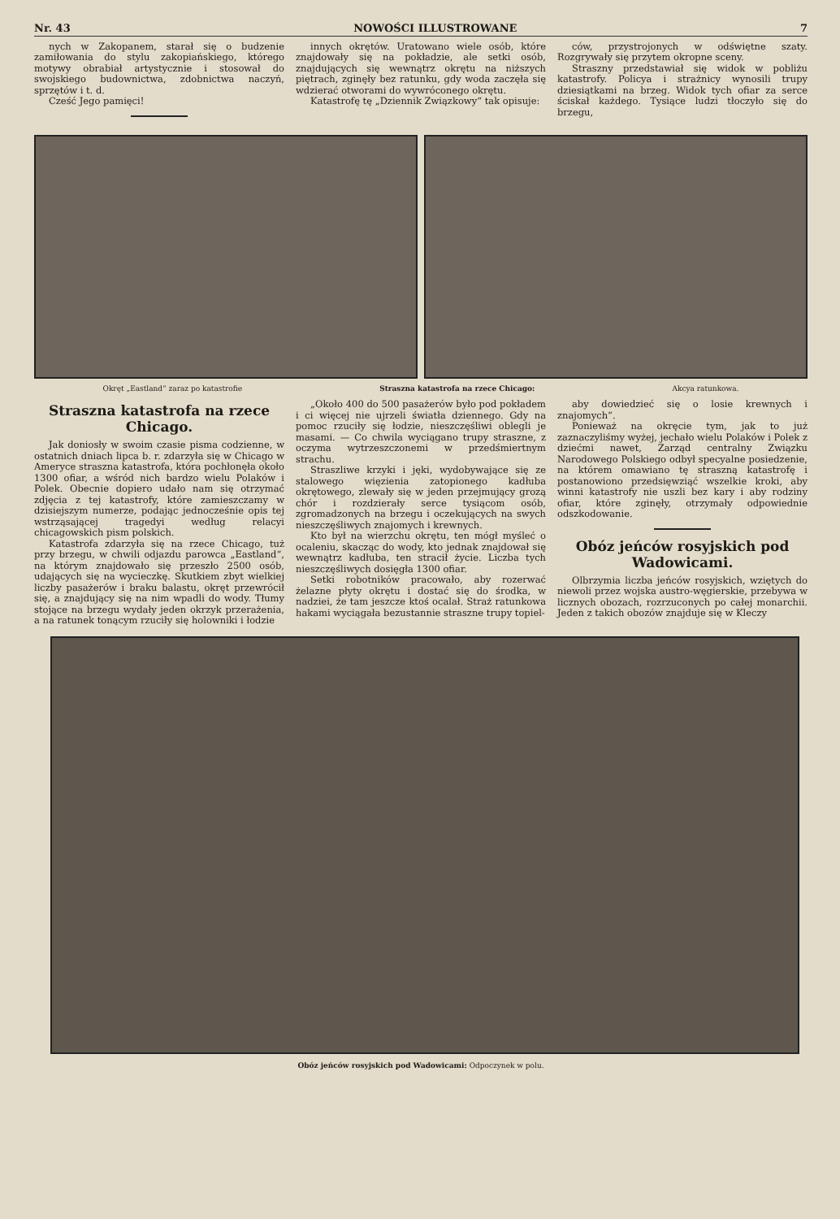Nr. 43 NOWOŚCI ILLUSTROWANE 7
nych w Zakopanem, starał się o budzenie zamiłowania do stylu zakopiańskiego, którego motywy obrabiał artystycznie i stosował do swojskiego budownictwa, zdobnictwa naczyń, sprzętów i t. d.
Cześć Jego pamięci!
innych okrętów. Uratowano wiele osób, które znajdowały się na pokładzie, ale setki osób, znajdujących się wewnątrz okrętu na niższych piętrach, zginęły bez ratunku, gdy woda zaczęła się wdzierać otworami do wywróconego okrętu.
Katastrofę tę „Dziennik Związkowy“ tak opisuje:
ców, przystrojonych w odświętne szaty. Rozgrywały się przytem okropne sceny.
Straszny przedstawiał się widok w pobliżu katastrofy. Policya i strażnicy wynosili trupy dziesiątkami na brzeg. Widok tych ofiar za serce ściskał każdego. Tysiące ludzi tłoczyło się do brzegu,
Okręt „Eastland“ zaraz po katastrofie Straszna katastrofa na rzece Chicago: Akcya ratunkowa.
Straszna katastrofa na rzece Chicago.
Jak doniosły w swoim czasie pisma codzienne, w ostatnich dniach lipca b. r. zdarzyła się w Chicago w Ameryce straszna katastrofa, która pochłonęła około 1300 ofiar, a wśród nich bardzo wielu Polaków i Polek. Obecnie dopiero udało nam się otrzymać zdjęcia z tej katastrofy, które zamieszczamy w dzisiejszym numerze, podając jednocześnie opis tej wstrząsającej tragedyi według relacyi chicagowskich pism polskich.
Katastrofa zdarzyła się na rzece Chicago, tuż przy brzegu, w chwili odjazdu parowca „Eastland“, na którym znajdowało się przeszło 2500 osób, udających się na wycieczkę. Skutkiem zbyt wielkiej liczby pasażerów i braku balastu, okręt przewrócił się, a znajdujący się na nim wpadli do wody. Tłumy stojące na brzegu wydały jeden okrzyk przerażenia, a na ratunek tonącym rzuciły się holowniki i łodzie
„Około 400 do 500 pasażerów było pod pokładem i ci więcej nie ujrzeli światła dziennego. Gdy na pomoc rzuciły się łodzie, nieszczęśliwi oblegli je masami. — Co chwila wyciągano trupy straszne, z oczyma wytrzeszczonemi w przedśmiertnym strachu.
Straszliwe krzyki i jęki, wydobywające się ze stalowego więzienia zatopionego kadłuba okrętowego, zlewały się w jeden przejmujący grozą chór i rozdzierały serce tysiącom osób, zgromadzonych na brzegu i oczekujących na swych nieszczęśliwych znajomych i krewnych.
Kto był na wierzchu okrętu, ten mógł myśleć o ocaleniu, skacząc do wody, kto jednak znajdował się wewnątrz kadłuba, ten stracił życie. Liczba tych nieszczęśliwych dosięgła 1300 ofiar.
Setki robotników pracowało, aby rozerwać żelazne płyty okrętu i dostać się do środka, w nadziei, że tam jeszcze ktoś ocalał. Straż ratunkowa hakami wyciągała bezustannie straszne trupy topiel-
aby dowiedzieć się o losie krewnych i znajomych“.
Ponieważ na okręcie tym, jak to już zaznaczyliśmy wyżej, jechało wielu Polaków i Polek z dziećmi nawet, Zarząd centralny Związku Narodowego Polskiego odbył specyalne posiedzenie, na którem omawiano tę straszną katastrofę i postanowiono przedsięwziąć wszelkie kroki, aby winni katastrofy nie uszli bez kary i aby rodziny ofiar, które zginęły, otrzymały odpowiednie odszkodowanie.
Obóz jeńców rosyjskich pod Wadowicami.
Olbrzymia liczba jeńców rosyjskich, wziętych do niewoli przez wojska austro-węgierskie, przebywa w licznych obozach, rozrzuconych po całej monarchii. Jeden z takich obozów znajduje się w Kleczy
Obóz jeńców rosyjskich pod Wadowicami: Odpoczynek w polu.